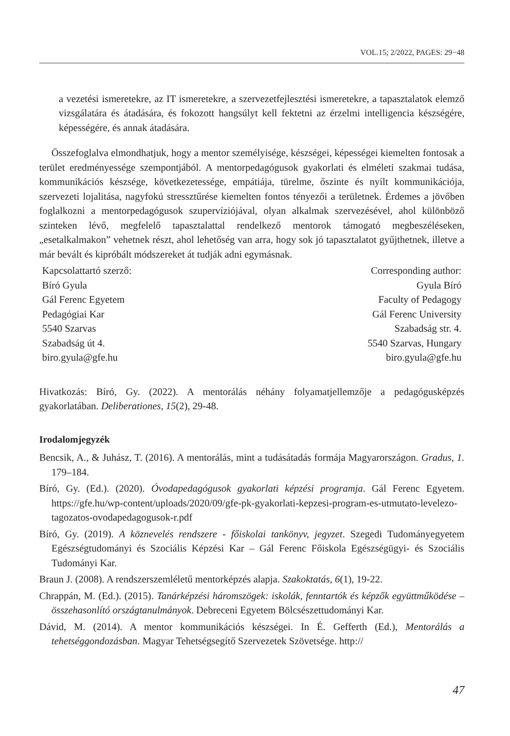VOL.15; 2/2022, PAGES: 29−48
a vezetési ismeretekre, az IT ismeretekre, a szervezetfejlesztési ismeretekre, a tapasztalatok elemző vizsgálatára és átadására, és fokozott hangsúlyt kell fektetni az érzelmi intelligencia készségére, képességére, és annak átadására.
Összefoglalva elmondhatjuk, hogy a mentor személyisége, készségei, képességei kiemelten fontosak a terület eredményessége szempontjából. A mentorpedagógusok gyakorlati és elméleti szakmai tudása, kommunikációs készsége, következetessége, empátiája, türelme, őszinte és nyílt kommunikációja, szervezeti lojalitása, nagyfokú stressztűrése kiemelten fontos tényezői a területnek. Érdemes a jövőben foglalkozni a mentorpedagógusok szupervíziójával, olyan alkalmak szervezésével, ahol különböző szinteken lévő, megfelelő tapasztalattal rendelkező mentorok támogató megbeszéléseken, „esetalkalmakon” vehetnek részt, ahol lehetőség van arra, hogy sok jó tapasztalatot gyűjthetnek, illetve a már bevált és kipróbált módszereket át tudják adni egymásnak.
Kapcsolattartó szerző:
Bíró Gyula
Gál Ferenc Egyetem
Pedagógiai Kar
5540 Szarvas
Szabadság út 4.
biro.gyula@gfe.hu
Corresponding author:
Gyula Bíró
Faculty of Pedagogy
Gál Ferenc University
Szabadság str. 4.
5540 Szarvas, Hungary
biro.gyula@gfe.hu
Hivatkozás: Bíró, Gy. (2022). A mentorálás néhány folyamatjellemzője a pedagógusképzés gyakorlatában. Deliberationes, 15(2), 29-48.
Irodalomjegyzék
Bencsik, A., & Juhász, T. (2016). A mentorálás, mint a tudásátadás formája Magyarországon. Gradus, 1. 179–184.
Bíró, Gy. (Ed.). (2020). Óvodapedagógusok gyakorlati képzési programja. Gál Ferenc Egyetem. https://gfe.hu/wp-content/uploads/2020/09/gfe-pk-gyakorlati-kepzesi-program-es-utmutato-levelezo-tagozatos-ovodapedagogusok-r.pdf
Bíró, Gy. (2019). A köznevelés rendszere - főiskolai tankönyv, jegyzet. Szegedi Tudományegyetem Egészségtudományi és Szociális Képzési Kar – Gál Ferenc Főiskola Egészségügyi- és Szociális Tudományi Kar.
Braun J. (2008). A rendszerszemléletű mentorképzés alapja. Szakoktatás, 6(1), 19-22.
Chrappán, M. (Ed.). (2015). Tanárképzési háromszögek: iskolák, fenntartók és képzők együttműködése – összehasonlító országtanulmányok. Debreceni Egyetem Bölcsészettudományi Kar.
Dávid, M. (2014). A mentor kommunikációs készségei. In É. Gefferth (Ed.), Mentorálás a tehetséggondozásban. Magyar Tehetségsegítő Szervezetek Szövetsége. http://
47